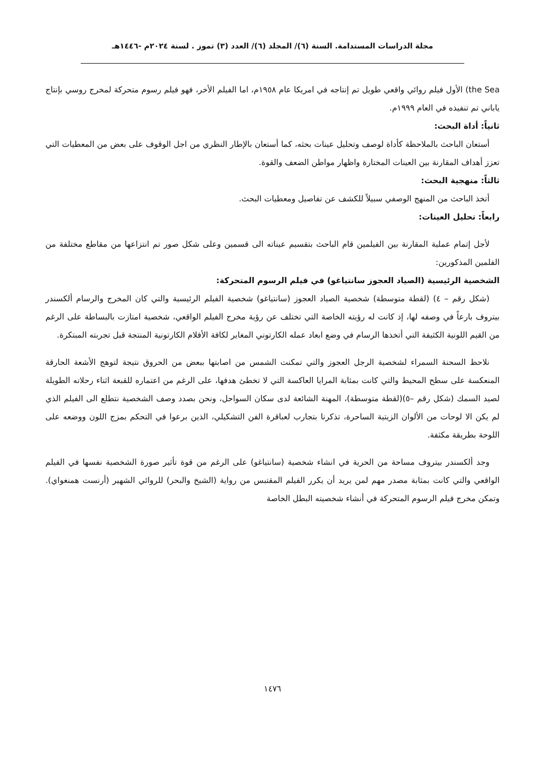مجلة الدراسات المستدامة. السنة (٦)/ المجلد (٦)/ العدد (٣) تموز . لسنة ٢٠٢٤م -١٤٤٦هـ
the Sea) الأول فيلم روائي واقعي طويل تم إنتاجه في امريكا عام ١٩٥٨م، اما الفيلم الأخر، فهو فيلم رسوم متحركة لمخرج روسي بإنتاج ياباني تم تنفيذه في العام ١٩٩٩م.
ثانياً: أداة البحث:
أستعان الباحث بالملاحظة كأداة لوصف وتحليل عينات بحثه، كما أستعان بالإطار النظري من اجل الوقوف على بعض من المعطيات التي تعزز أهداف المقارنة بين العينات المختارة واظهار مواطن الضعف والقوة.
ثالثاً: منهجية البحث:
أتخذ الباحث من المنهج الوصفي سبيلاً للكشف عن تفاصيل ومعطيات البحث.
رابعاً: تحليل العينات:
لأجل إتمام عملية المقارنة بين الفيلمين قام الباحث بتقسيم عيناته الى قسمين وعلى شكل صور تم انتزاعها من مقاطع مختلفة من الفلمين المذكورين:
الشخصية الرئيسية (الصياد العجوز سانتياغو) في فيلم الرسوم المتحركة:
(شكل رقم – ٤) (لقطة متوسطة) شخصية الصياد العجوز (سانتياغو) شخصية الفيلم الرئيسية والتي كان المخرج والرسام ألكسندر بيتروف بارعاً في وصفه لها، إذ كانت له رؤيته الخاصة التي تختلف عن رؤية مخرج الفيلم الواقعي، شخصية امتازت بالبساطة على الرغم من القيم اللونية الكثيفة التي أتخذها الرسام في وضع ابعاد عمله الكارتوني المغاير لكافة الأفلام الكارتونية المنتجة قبل تجربته المبتكرة.
نلاحظ السحنة السمراء لشخصية الرجل العجوز والتي تمكنت الشمس من اصابتها ببعض من الحروق نتيجة لتوهج الأشعة الحارقة المنعكسة على سطح المحيط والتي كانت بمثابة المرايا العاكسة التي لا تخطئ هدفها، على الرغم من اعتماره للقبعة اثناء رحلاته الطويلة لصيد السمك (شكل رقم –٥)(لقطة متوسطة)، المهنة الشائعة لدى سكان السواحل، ونحن بصدد وصف الشخصية نتطلع الى الفيلم الذي لم يكن الا لوحات من الألوان الزيتية الساحرة، تذكرنا بتجارب لعباقرة الفن التشكيلي، الذين برعوا في التحكم بمزج اللون ووضعه على اللوحة بطريقة مكثفة.
وجد ألكسندر بيتروف مساحة من الحرية في انشاء شخصية (سانتياغو) على الرغم من قوة تأثير صورة الشخصية نفسها في الفيلم الواقعي والتي كانت بمثابة مصدر مهم لمن يريد أن يكرر الفيلم المقتبس من رواية (الشيخ والبحر) للروائي الشهير (أرنست همنغواي). وتمكن مخرج فيلم الرسوم المتحركة في أنشاء شخصيته البطل الخاصة
١٤٧٦